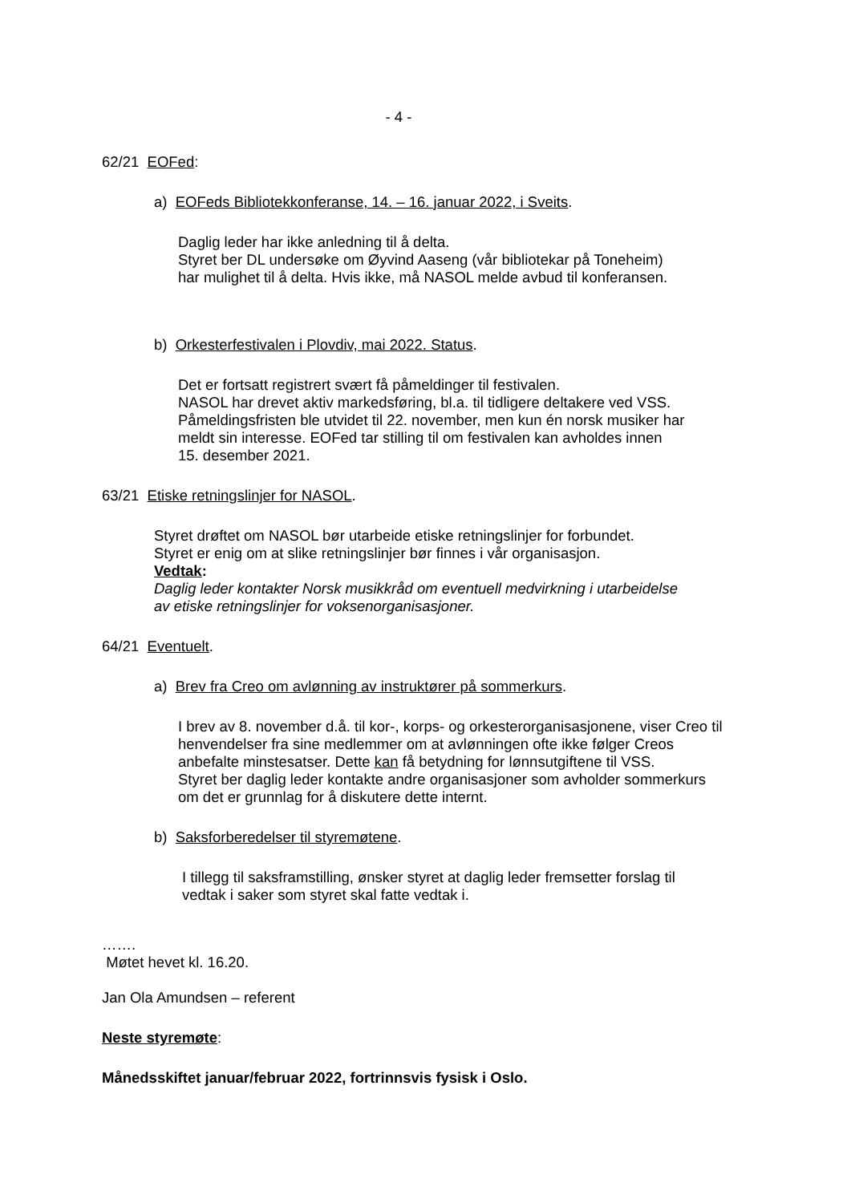- 4 -
62/21 EOFed:
a) EOFeds Bibliotekkonferanse, 14. – 16. januar 2022, i Sveits.
Daglig leder har ikke anledning til å delta.
Styret ber DL undersøke om Øyvind Aaseng (vår bibliotekar på Toneheim)
har mulighet til å delta. Hvis ikke, må NASOL melde avbud til konferansen.
b) Orkesterfestivalen i Plovdiv, mai 2022. Status.
Det er fortsatt registrert svært få påmeldinger til festivalen.
NASOL har drevet aktiv markedsføring, bl.a. til tidligere deltakere ved VSS.
Påmeldingsfristen ble utvidet til 22. november, men kun én norsk musiker har
meldt sin interesse. EOFed tar stilling til om festivalen kan avholdes innen
15. desember 2021.
63/21 Etiske retningslinjer for NASOL.
Styret drøftet om NASOL bør utarbeide etiske retningslinjer for forbundet.
Styret er enig om at slike retningslinjer bør finnes i vår organisasjon.
Vedtak:
Daglig leder kontakter Norsk musikkråd om eventuell medvirkning i utarbeidelse
av etiske retningslinjer for voksenorganisasjoner.
64/21 Eventuelt.
a) Brev fra Creo om avlønning av instruktører på sommerkurs.
I brev av 8. november d.å. til kor-, korps- og orkesterorganisasjonene, viser Creo til
henvendelser fra sine medlemmer om at avlønningen ofte ikke følger Creos
anbefalte minstesatser. Dette kan få betydning for lønnsutgiftene til VSS.
Styret ber daglig leder kontakte andre organisasjoner som avholder sommerkurs
om det er grunnlag for å diskutere dette internt.
b) Saksforberedelser til styremøtene.
I tillegg til saksframstilling, ønsker styret at daglig leder fremsetter forslag til
vedtak i saker som styret skal fatte vedtak i.
…….
Møtet hevet kl. 16.20.
Jan Ola Amundsen – referent
Neste styremøte:
Månedsskiftet januar/februar 2022, fortrinnsvis fysisk i Oslo.